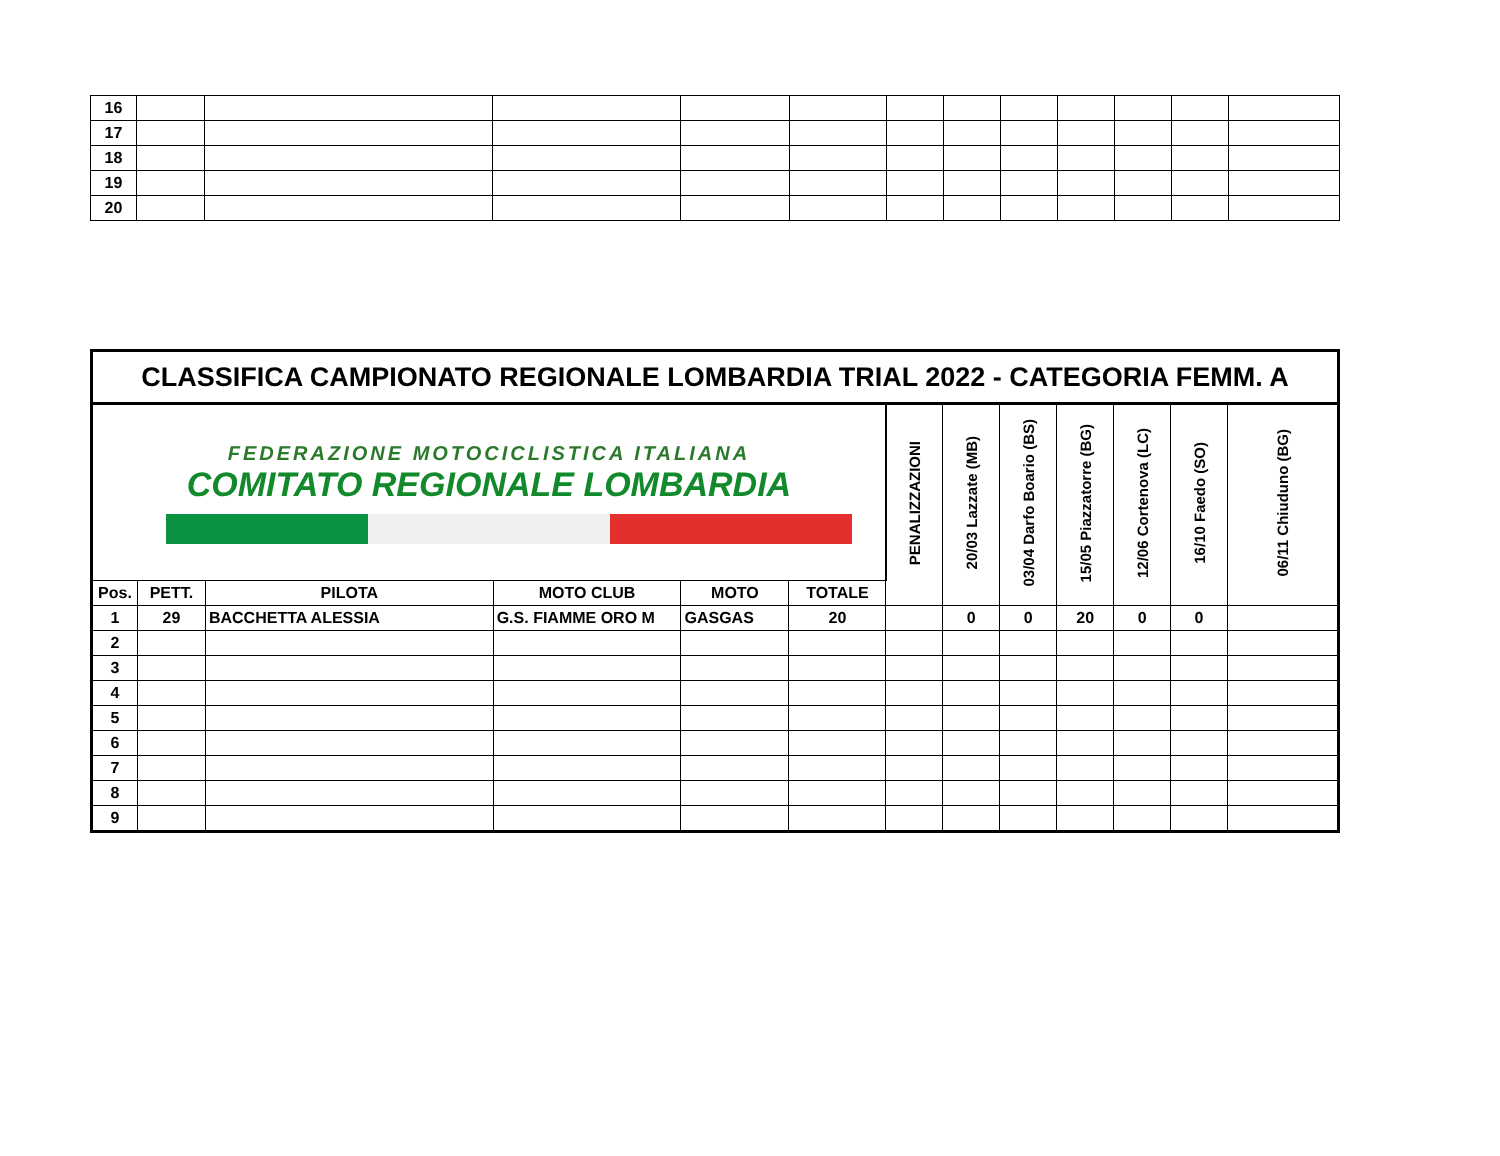| 16 | | | | | | | | | | | | |
| 17 | | | | | | | | | | | | |
| 18 | | | | | | | | | | | | |
| 19 | | | | | | | | | | | | |
| 20 | | | | | | | | | | | | |
| CLASSIFICA CAMPIONATO REGIONALE LOMBARDIA TRIAL 2022 - CATEGORIA FEMM. A | | | | | | | | | | | | |
| FEDERAZIONE MOTOCICLISTICA ITALIANA COMITATO REGIONALE LOMBARDIA | | | | | | PENALIZZAZIONI | 20/03 Lazzate (MB) | 03/04 Darfo Boario (BS) | 15/05 Piazzatorre (BG) | 12/06 Cortenova (LC) | 16/10 Faedo (SO) | 06/11 Chiuduno (BG) |
| Pos. | PETT. | PILOTA | MOTO CLUB | MOTO | TOTALE | | | | | | | |
| 1 | 29 | BACCHETTA ALESSIA | G.S. FIAMME ORO M | GASGAS | 20 | | 0 | 0 | 20 | 0 | 0 | |
| 2 | | | | | | | | | | | | |
| 3 | | | | | | | | | | | | |
| 4 | | | | | | | | | | | | |
| 5 | | | | | | | | | | | | |
| 6 | | | | | | | | | | | | |
| 7 | | | | | | | | | | | | |
| 8 | | | | | | | | | | | | |
| 9 | | | | | | | | | | | | |